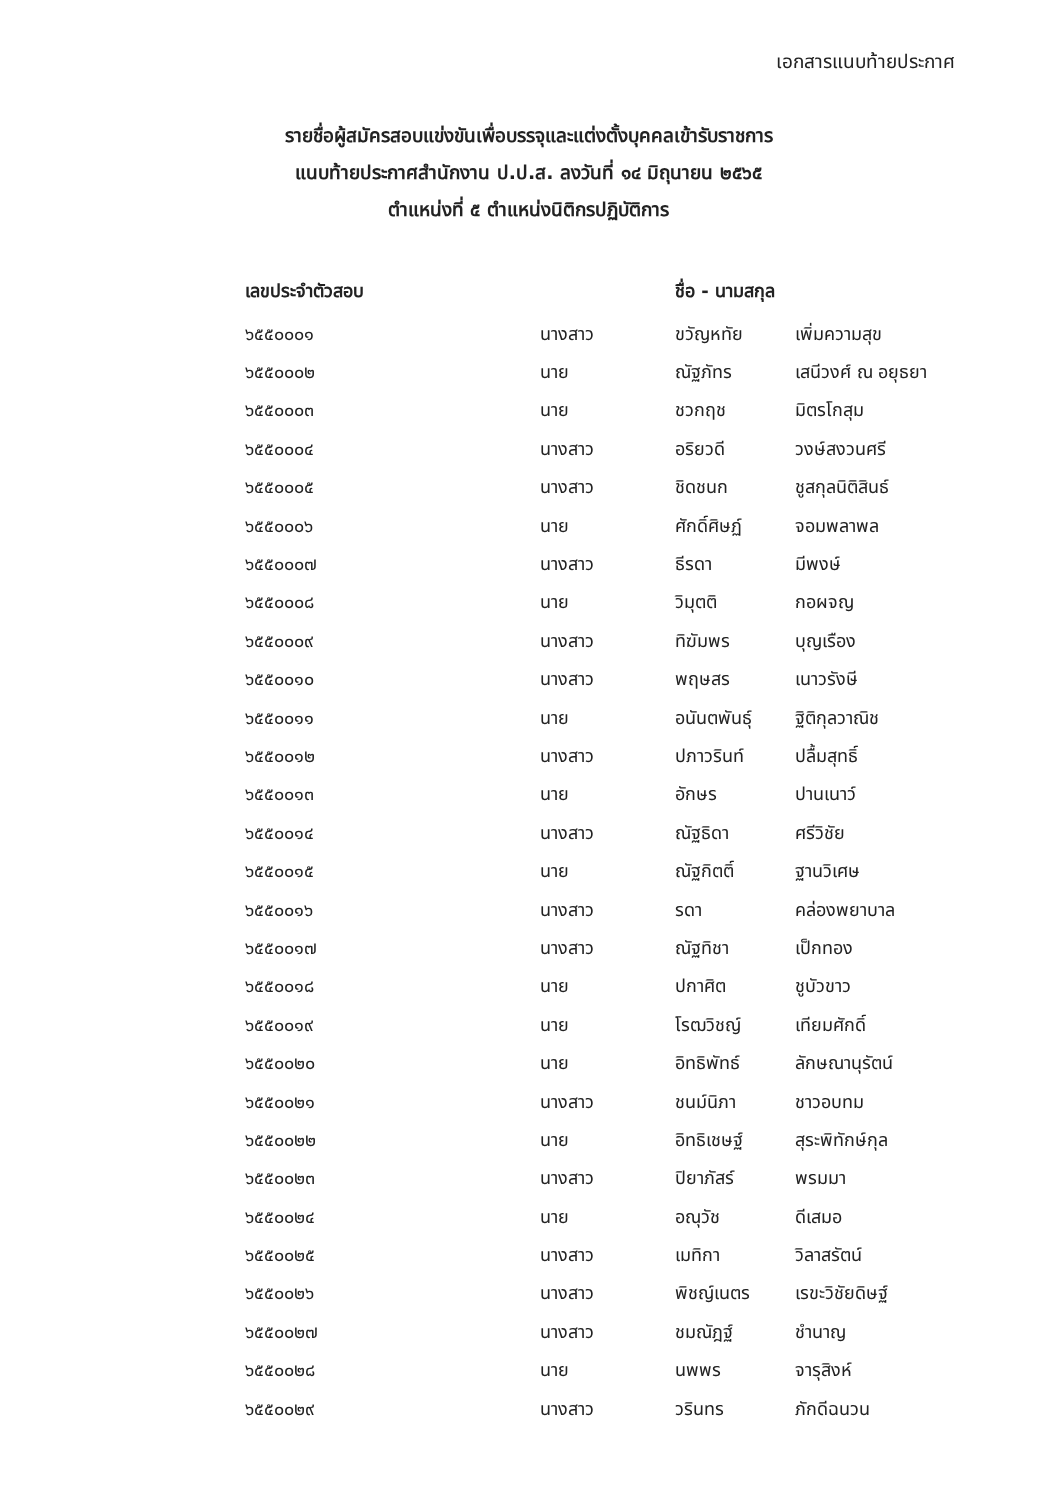เอกสารแนบท้ายประกาศ
รายชื่อผู้สมัครสอบแข่งขันเพื่อบรรจุและแต่งตั้งบุคคลเข้ารับราชการ
แนบท้ายประกาศสำนักงาน ป.ป.ส. ลงวันที่ ๑๔ มิถุนายน ๒๕๖๕
ตำแหน่งที่ ๕ ตำแหน่งนิติกรปฏิบัติการ
| เลขประจำตัวสอบ | | ชื่อ - นามสกุล | |
| --- | --- | --- | --- |
| ๖๕๕๐๐๐๑ | นางสาว | ขวัญหทัย | เพิ่มความสุข |
| ๖๕๕๐๐๐๒ | นาย | ณัฐภัทร | เสนีวงศ์ ณ อยุธยา |
| ๖๕๕๐๐๐๓ | นาย | ชวกฤช | มิตรโกสุม |
| ๖๕๕๐๐๐๔ | นางสาว | อริยวดี | วงษ์สงวนศรี |
| ๖๕๕๐๐๐๕ | นางสาว | ชิดชนก | ชูสกุลนิติสินธ์ |
| ๖๕๕๐๐๐๖ | นาย | ศักดิ์ศิษฏ์ | จอมพลาพล |
| ๖๕๕๐๐๐๗ | นางสาว | ธีรดา | มีพงษ์ |
| ๖๕๕๐๐๐๘ | นาย | วิมุตติ | กอผจญ |
| ๖๕๕๐๐๐๙ | นางสาว | ทิฆัมพร | บุญเรือง |
| ๖๕๕๐๐๑๐ | นางสาว | พฤษสร | เนาวรังษี |
| ๖๕๕๐๐๑๑ | นาย | อนันตพันธุ์ | ฐิติกุลวาณิช |
| ๖๕๕๐๐๑๒ | นางสาว | ปภาวรินท์ | ปลื้มสุทธิ์ |
| ๖๕๕๐๐๑๓ | นาย | อักษร | ปานเนาว์ |
| ๖๕๕๐๐๑๔ | นางสาว | ณัฐธิดา | ศรีวิชัย |
| ๖๕๕๐๐๑๕ | นาย | ณัฐกิตติ์ | ฐานวิเศษ |
| ๖๕๕๐๐๑๖ | นางสาว | รดา | คล่องพยาบาล |
| ๖๕๕๐๐๑๗ | นางสาว | ณัฐทิชา | เป็กทอง |
| ๖๕๕๐๐๑๘ | นาย | ปกาศิต | ชูบัวขาว |
| ๖๕๕๐๐๑๙ | นาย | โรฒวิชญ์ | เทียมศักดิ์ |
| ๖๕๕๐๐๒๐ | นาย | อิทธิพัทธ์ | ลักษณานุรัตน์ |
| ๖๕๕๐๐๒๑ | นางสาว | ชนม์นิภา | ชาวอบทม |
| ๖๕๕๐๐๒๒ | นาย | อิทธิเชษฐ์ | สุระพิทักษ์กุล |
| ๖๕๕๐๐๒๓ | นางสาว | ปิยาภัสร์ | พรมมา |
| ๖๕๕๐๐๒๔ | นาย | อณุวัช | ดีเสมอ |
| ๖๕๕๐๐๒๕ | นางสาว | เมทิกา | วิลาสรัตน์ |
| ๖๕๕๐๐๒๖ | นางสาว | พิชญ์เนตร | เรขะวิชัยดิษฐ์ |
| ๖๕๕๐๐๒๗ | นางสาว | ชมณัฎฐ์ | ชำนาญ |
| ๖๕๕๐๐๒๘ | นาย | นพพร | จารุสิงห์ |
| ๖๕๕๐๐๒๙ | นางสาว | วรินทร | ภักดีฉนวน |